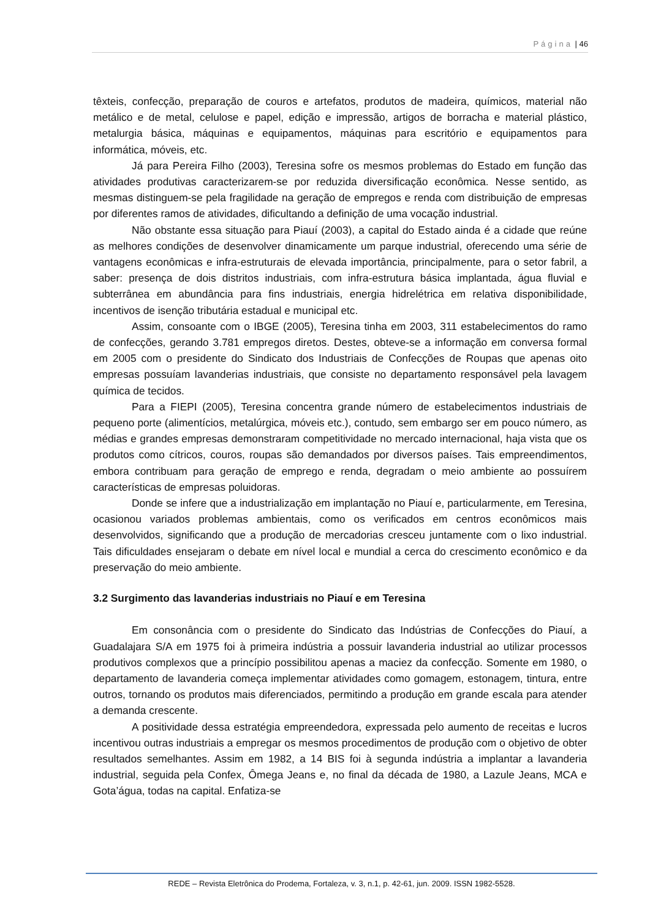Página | 46
têxteis, confecção, preparação de couros e artefatos, produtos de madeira, químicos, material não metálico e de metal, celulose e papel, edição e impressão, artigos de borracha e material plástico, metalurgia básica, máquinas e equipamentos, máquinas para escritório e equipamentos para informática, móveis, etc.
Já para Pereira Filho (2003), Teresina sofre os mesmos problemas do Estado em função das atividades produtivas caracterizarem-se por reduzida diversificação econômica. Nesse sentido, as mesmas distinguem-se pela fragilidade na geração de empregos e renda com distribuição de empresas por diferentes ramos de atividades, dificultando a definição de uma vocação industrial.
Não obstante essa situação para Piauí (2003), a capital do Estado ainda é a cidade que reúne as melhores condições de desenvolver dinamicamente um parque industrial, oferecendo uma série de vantagens econômicas e infra-estruturais de elevada importância, principalmente, para o setor fabril, a saber: presença de dois distritos industriais, com infra-estrutura básica implantada, água fluvial e subterrânea em abundância para fins industriais, energia hidrelétrica em relativa disponibilidade, incentivos de isenção tributária estadual e municipal etc.
Assim, consoante com o IBGE (2005), Teresina tinha em 2003, 311 estabelecimentos do ramo de confecções, gerando 3.781 empregos diretos. Destes, obteve-se a informação em conversa formal em 2005 com o presidente do Sindicato dos Industriais de Confecções de Roupas que apenas oito empresas possuíam lavanderias industriais, que consiste no departamento responsável pela lavagem química de tecidos.
Para a FIEPI (2005), Teresina concentra grande número de estabelecimentos industriais de pequeno porte (alimentícios, metalúrgica, móveis etc.), contudo, sem embargo ser em pouco número, as médias e grandes empresas demonstraram competitividade no mercado internacional, haja vista que os produtos como cítricos, couros, roupas são demandados por diversos países. Tais empreendimentos, embora contribuam para geração de emprego e renda, degradam o meio ambiente ao possuírem características de empresas poluidoras.
Donde se infere que a industrialização em implantação no Piauí e, particularmente, em Teresina, ocasionou variados problemas ambientais, como os verificados em centros econômicos mais desenvolvidos, significando que a produção de mercadorias cresceu juntamente com o lixo industrial. Tais dificuldades ensejaram o debate em nível local e mundial a cerca do crescimento econômico e da preservação do meio ambiente.
3.2 Surgimento das lavanderias industriais no Piauí e em Teresina
Em consonância com o presidente do Sindicato das Indústrias de Confecções do Piauí, a Guadalajara S/A em 1975 foi à primeira indústria a possuir lavanderia industrial ao utilizar processos produtivos complexos que a princípio possibilitou apenas a maciez da confecção. Somente em 1980, o departamento de lavanderia começa implementar atividades como gomagem, estonagem, tintura, entre outros, tornando os produtos mais diferenciados, permitindo a produção em grande escala para atender a demanda crescente.
A positividade dessa estratégia empreendedora, expressada pelo aumento de receitas e lucros incentivou outras industriais a empregar os mesmos procedimentos de produção com o objetivo de obter resultados semelhantes. Assim em 1982, a 14 BIS foi à segunda indústria a implantar a lavanderia industrial, seguida pela Confex, Ômega Jeans e, no final da década de 1980, a Lazule Jeans, MCA e Gota’água, todas na capital. Enfatiza-se
REDE – Revista Eletrônica do Prodema, Fortaleza, v. 3, n.1, p. 42-61, jun. 2009. ISSN 1982-5528.